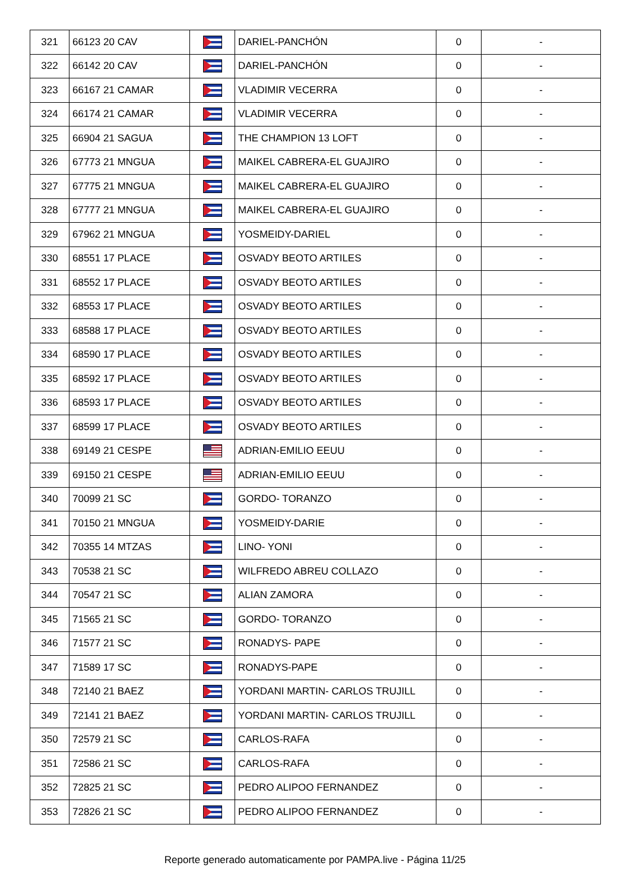| 321 | 66123 20 CAV | | DARIEL-PANCHÓN | 0 | - |
| 322 | 66142 20 CAV | | DARIEL-PANCHÓN | 0 | - |
| 323 | 66167 21 CAMAR | | VLADIMIR VECERRA | 0 | - |
| 324 | 66174 21 CAMAR | | VLADIMIR VECERRA | 0 | - |
| 325 | 66904 21 SAGUA | | THE CHAMPION 13 LOFT | 0 | - |
| 326 | 67773 21 MNGUA | | MAIKEL CABRERA-EL GUAJIRO | 0 | - |
| 327 | 67775 21 MNGUA | | MAIKEL CABRERA-EL GUAJIRO | 0 | - |
| 328 | 67777 21 MNGUA | | MAIKEL CABRERA-EL GUAJIRO | 0 | - |
| 329 | 67962 21 MNGUA | | YOSMEIDY-DARIEL | 0 | - |
| 330 | 68551 17 PLACE | | OSVADY BEOTO ARTILES | 0 | - |
| 331 | 68552 17 PLACE | | OSVADY BEOTO ARTILES | 0 | - |
| 332 | 68553 17 PLACE | | OSVADY BEOTO ARTILES | 0 | - |
| 333 | 68588 17 PLACE | | OSVADY BEOTO ARTILES | 0 | - |
| 334 | 68590 17 PLACE | | OSVADY BEOTO ARTILES | 0 | - |
| 335 | 68592 17 PLACE | | OSVADY BEOTO ARTILES | 0 | - |
| 336 | 68593 17 PLACE | | OSVADY BEOTO ARTILES | 0 | - |
| 337 | 68599 17 PLACE | | OSVADY BEOTO ARTILES | 0 | - |
| 338 | 69149 21 CESPE | | ADRIAN-EMILIO EEUU | 0 | - |
| 339 | 69150 21 CESPE | | ADRIAN-EMILIO EEUU | 0 | - |
| 340 | 70099 21 SC | | GORDO- TORANZO | 0 | - |
| 341 | 70150 21 MNGUA | | YOSMEIDY-DARIE | 0 | - |
| 342 | 70355 14 MTZAS | | LINO- YONI | 0 | - |
| 343 | 70538 21 SC | | WILFREDO ABREU COLLAZO | 0 | - |
| 344 | 70547 21 SC | | ALIAN ZAMORA | 0 | - |
| 345 | 71565 21 SC | | GORDO- TORANZO | 0 | - |
| 346 | 71577 21 SC | | RONADYS- PAPE | 0 | - |
| 347 | 71589 17 SC | | RONADYS-PAPE | 0 | - |
| 348 | 72140 21 BAEZ | | YORDANI MARTIN- CARLOS TRUJILL | 0 | - |
| 349 | 72141 21 BAEZ | | YORDANI MARTIN- CARLOS TRUJILL | 0 | - |
| 350 | 72579 21 SC | | CARLOS-RAFA | 0 | - |
| 351 | 72586 21 SC | | CARLOS-RAFA | 0 | - |
| 352 | 72825 21 SC | | PEDRO ALIPOO FERNANDEZ | 0 | - |
| 353 | 72826 21 SC | | PEDRO ALIPOO FERNANDEZ | 0 | - |
Reporte generado automaticamente por PAMPA.live - Página 11/25